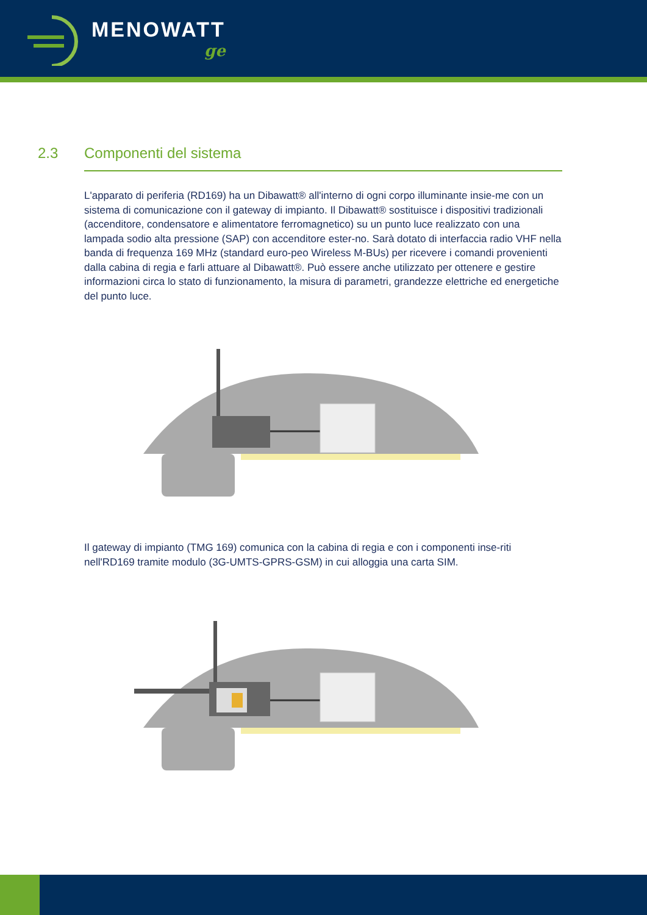MENOWATT
ge
2.3 Componenti del sistema
L'apparato di periferia (RD169) ha un Dibawatt® all'interno di ogni corpo illuminante insie-me con un sistema di comunicazione con il gateway di impianto. Il Dibawatt® sostituisce i dispositivi tradizionali (accenditore, condensatore e alimentatore ferromagnetico) su un punto luce realizzato con una lampada sodio alta pressione (SAP) con accenditore ester-no. Sarà dotato di interfaccia radio VHF nella banda di frequenza 169 MHz (standard euro-peo Wireless M-BUs) per ricevere i comandi provenienti dalla cabina di regia e farli attuare al Dibawatt®. Può essere anche utilizzato per ottenere e gestire informazioni circa lo stato di funzionamento, la misura di parametri, grandezze elettriche ed energetiche del punto luce.
Il gateway di impianto (TMG 169) comunica con la cabina di regia e con i componenti inse-riti nell'RD169 tramite modulo (3G-UMTS-GPRS-GSM) in cui alloggia una carta SIM.